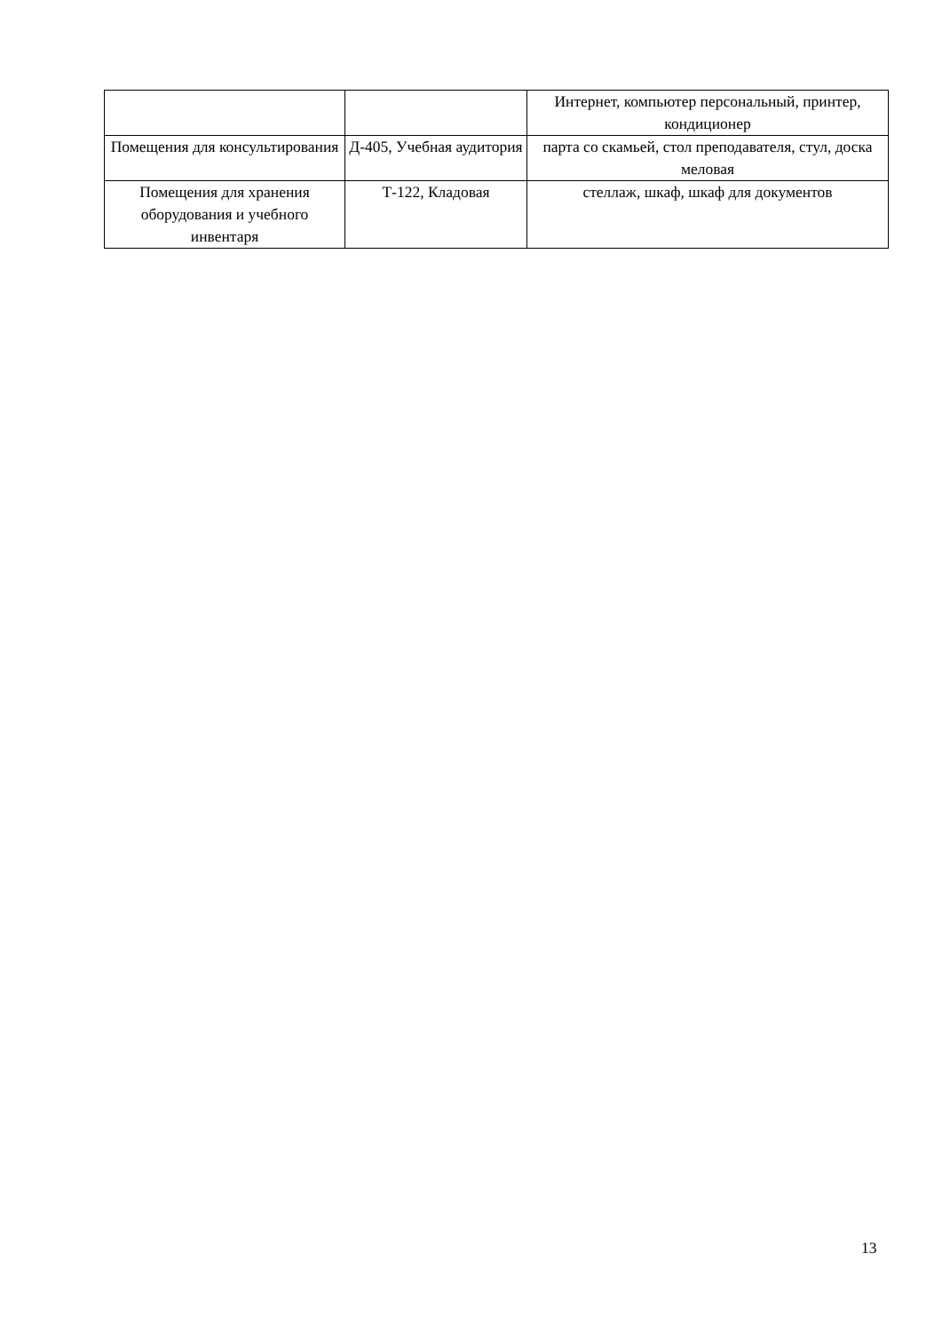| | | Интернет, компьютер персональный, принтер, кондиционер |
| Помещения для консультирования | Д-405, Учебная аудитория | парта со скамьей, стол преподавателя, стул, доска меловая |
| Помещения для хранения оборудования и учебного инвентаря | Т-122, Кладовая | стеллаж, шкаф, шкаф для документов |
13